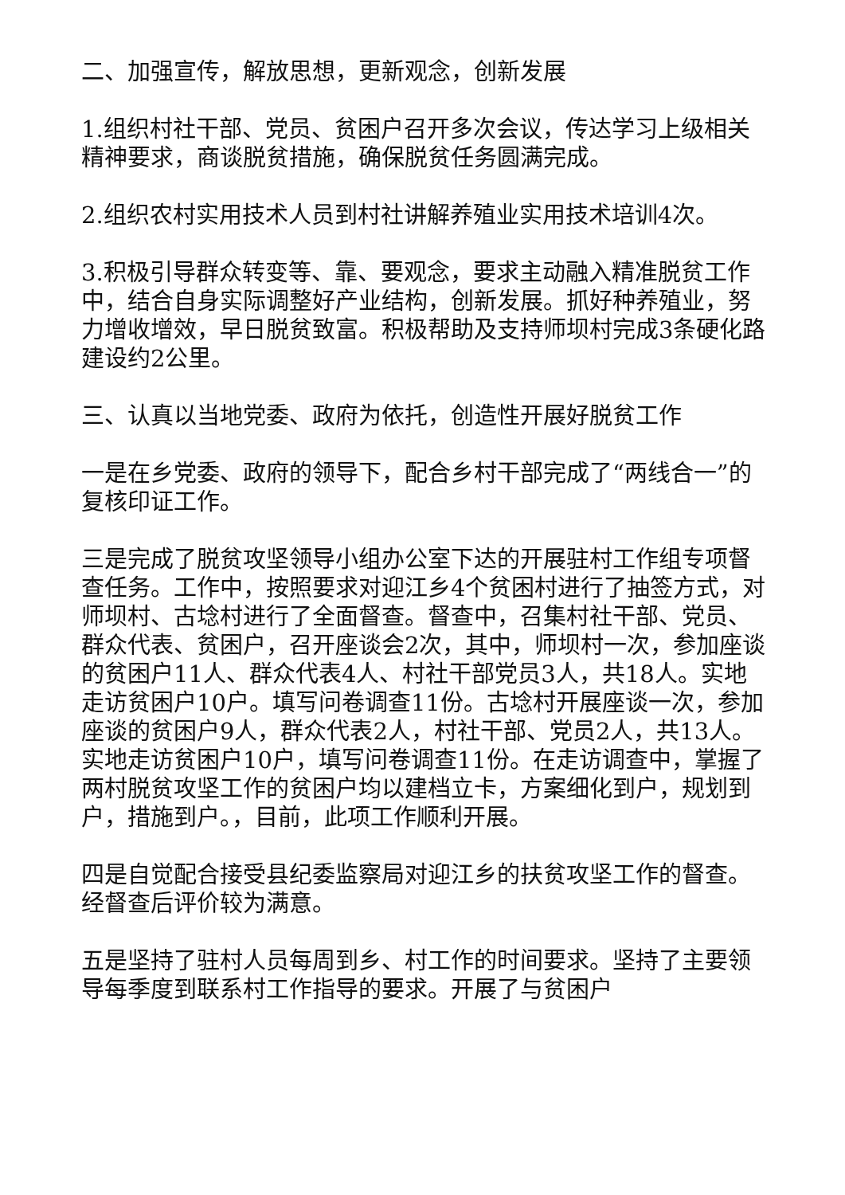二、加强宣传，解放思想，更新观念，创新发展
1.组织村社干部、党员、贫困户召开多次会议，传达学习上级相关精神要求，商谈脱贫措施，确保脱贫任务圆满完成。
2.组织农村实用技术人员到村社讲解养殖业实用技术培训4次。
3.积极引导群众转变等、靠、要观念，要求主动融入精准脱贫工作中，结合自身实际调整好产业结构，创新发展。抓好种养殖业，努力增收增效，早日脱贫致富。积极帮助及支持师坝村完成3条硬化路建设约2公里。
三、认真以当地党委、政府为依托，创造性开展好脱贫工作
一是在乡党委、政府的领导下，配合乡村干部完成了“两线合一”的复核印证工作。
三是完成了脱贫攻坚领导小组办公室下达的开展驻村工作组专项督查任务。工作中，按照要求对迎江乡4个贫困村进行了抽签方式，对师坝村、古埝村进行了全面督查。督查中，召集村社干部、党员、群众代表、贫困户，召开座谈会2次，其中，师坝村一次，参加座谈的贫困户11人、群众代表4人、村社干部党员3人，共18人。实地走访贫困户10户。填写问卷调查11份。古埝村开展座谈一次，参加座谈的贫困户9人，群众代表2人，村社干部、党员2人，共13人。实地走访贫困户10户，填写问卷调查11份。在走访调查中，掌握了两村脱贫攻坚工作的贫困户均以建档立卡，方案细化到户，规划到户，措施到户。，目前，此项工作顺利开展。
四是自觉配合接受县纪委监察局对迎江乡的扶贫攻坚工作的督查。经督查后评价较为满意。
五是坚持了驻村人员每周到乡、村工作的时间要求。坚持了主要领导每季度到联系村工作指导的要求。开展了与贫困户